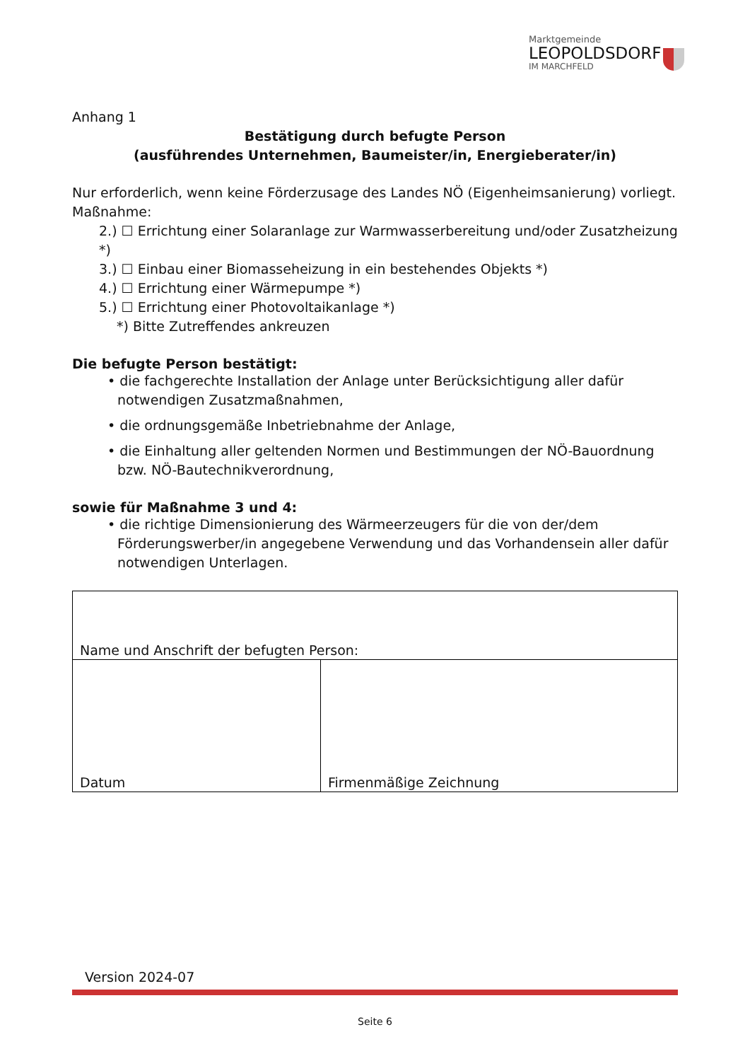Marktgemeinde
LEOPOLDSDORF
IM MARCHFELD
Anhang 1
Bestätigung durch befugte Person
(ausführendes Unternehmen, Baumeister/in, Energieberater/in)
Nur erforderlich, wenn keine Förderzusage des Landes NÖ (Eigenheimsanierung) vorliegt.
Maßnahme:
2.) ☐ Errichtung einer Solaranlage zur Warmwasserbereitung und/oder Zusatzheizung *)
3.) ☐ Einbau einer Biomasseheizung in ein bestehendes Objekts *)
4.) ☐ Errichtung einer Wärmepumpe *)
5.) ☐ Errichtung einer Photovoltaikanlage *)
*) Bitte Zutreffendes ankreuzen
Die befugte Person bestätigt:
• die fachgerechte Installation der Anlage unter Berücksichtigung aller dafür notwendigen Zusatzmaßnahmen,
• die ordnungsgemäße Inbetriebnahme der Anlage,
• die Einhaltung aller geltenden Normen und Bestimmungen der NÖ-Bauordnung bzw. NÖ-Bautechnikverordnung,
sowie für Maßnahme 3 und 4:
• die richtige Dimensionierung des Wärmeerzeugers für die von der/dem Förderungswerber/in angegebene Verwendung und das Vorhandensein aller dafür notwendigen Unterlagen.
| Name und Anschrift der befugten Person: | |
| Datum | Firmenmäßige Zeichnung |
Version 2024-07
Seite 6